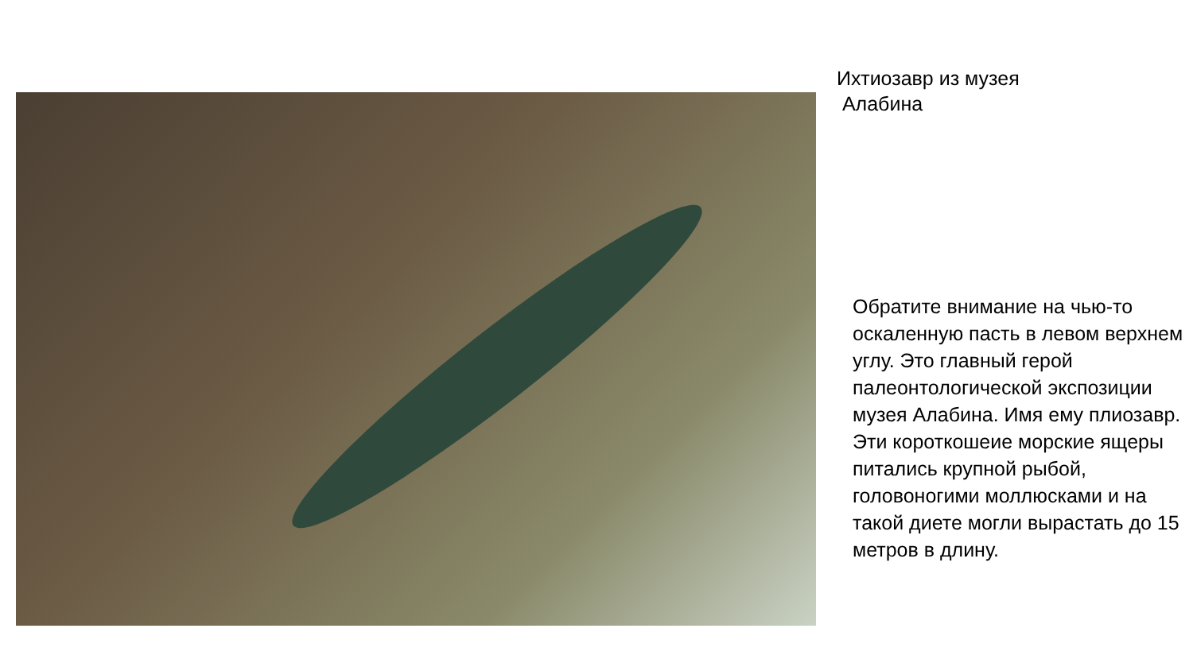Ихтиозавр из музея
Алабина
Обратите внимание на чью-то оскаленную пасть в левом верхнем углу. Это главный герой палеонтологической экспозиции музея Алабина. Имя ему плиозавр. Эти короткошеие морские ящеры питались крупной рыбой, головоногими моллюсками и на такой диете могли вырастать до 15 метров в длину.